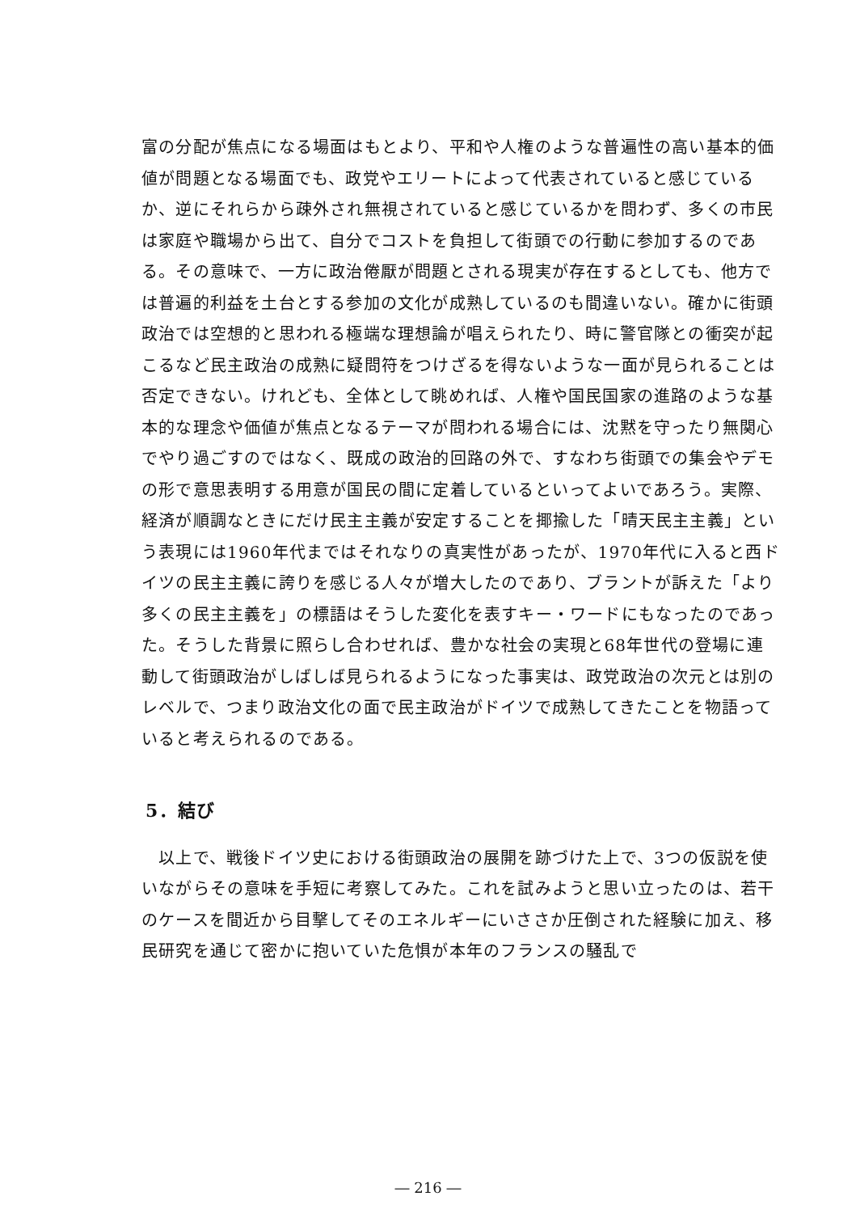富の分配が焦点になる場面はもとより、平和や人権のような普遍性の高い基本的価値が問題となる場面でも、政党やエリートによって代表されていると感じているか、逆にそれらから疎外され無視されていると感じているかを問わず、多くの市民は家庭や職場から出て、自分でコストを負担して街頭での行動に参加するのである。その意味で、一方に政治倦厭が問題とされる現実が存在するとしても、他方では普遍的利益を土台とする参加の文化が成熟しているのも間違いない。確かに街頭政治では空想的と思われる極端な理想論が唱えられたり、時に警官隊との衝突が起こるなど民主政治の成熟に疑問符をつけざるを得ないような一面が見られることは否定できない。けれども、全体として眺めれば、人権や国民国家の進路のような基本的な理念や価値が焦点となるテーマが問われる場合には、沈黙を守ったり無関心でやり過ごすのではなく、既成の政治的回路の外で、すなわち街頭での集会やデモの形で意思表明する用意が国民の間に定着しているといってよいであろう。実際、経済が順調なときにだけ民主主義が安定することを揶揄した「晴天民主主義」という表現には1960年代まではそれなりの真実性があったが、1970年代に入ると西ドイツの民主主義に誇りを感じる人々が増大したのであり、ブラントが訴えた「より多くの民主主義を」の標語はそうした変化を表すキー・ワードにもなったのであった。そうした背景に照らし合わせれば、豊かな社会の実現と68年世代の登場に連動して街頭政治がしばしば見られるようになった事実は、政党政治の次元とは別のレベルで、つまり政治文化の面で民主政治がドイツで成熟してきたことを物語っていると考えられるのである。
5．結び
　以上で、戦後ドイツ史における街頭政治の展開を跡づけた上で、3つの仮説を使いながらその意味を手短に考察してみた。これを試みようと思い立ったのは、若干のケースを間近から目撃してそのエネルギーにいささか圧倒された経験に加え、移民研究を通じて密かに抱いていた危惧が本年のフランスの騒乱で
― 216 ―